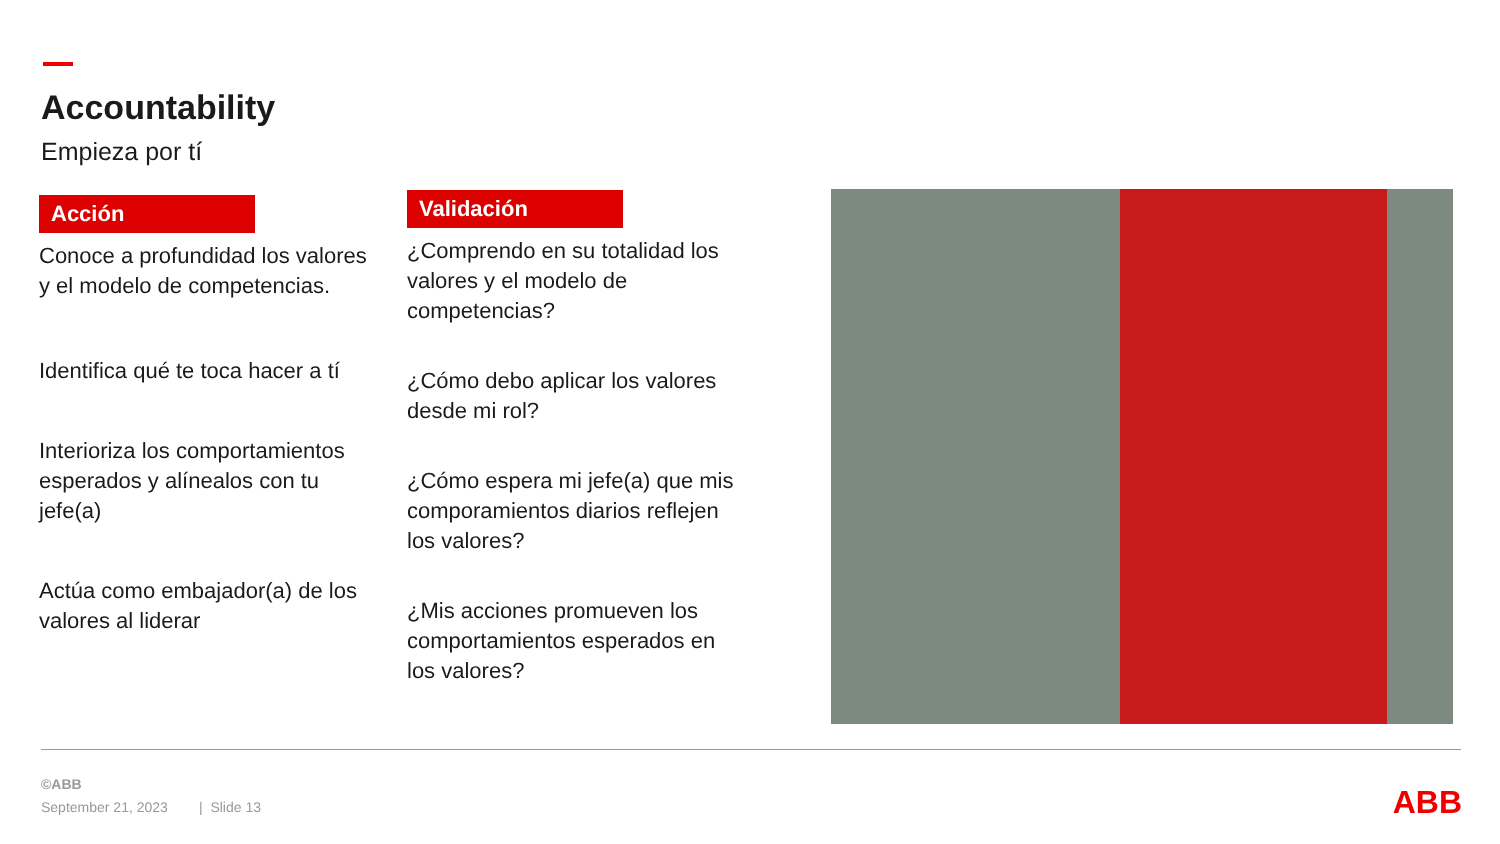Accountability
Empieza por tí
Acción
Conoce a profundidad los valores y el modelo de competencias.
Identifica qué te toca hacer a tí
Interioriza los comportamientos esperados y alínealos con tu jefe(a)
Actúa como embajador(a) de los valores al liderar
Validación
¿Comprendo en su totalidad los valores y el modelo de competencias?
¿Cómo debo aplicar los valores desde mi rol?
¿Cómo espera mi jefe(a) que mis comporamientos diarios reflejen los valores?
¿Mis acciones promueven los comportamientos esperados en los valores?
©ABB
September 21, 2023 | Slide 13
ABB